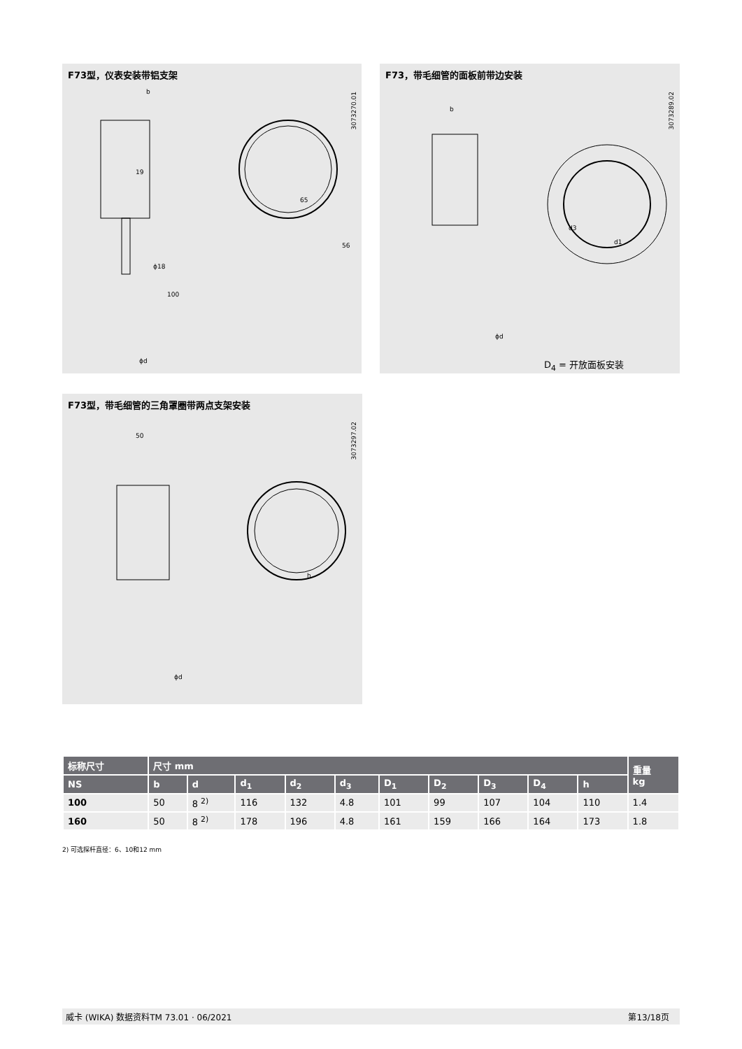F73型，仪表安装带铝支架
3073270.01
b
19
65
ϕ18
100
56
ϕd
F73，带毛细管的面板前带边安装
3073289.02
b
d3
d1
ϕd
D<sub>4</sub> = 开放面板安装
F73型，带毛细管的三角罩圈带两点支架安装
3073297.02
50
h
ϕd
| 标称尺寸 | 尺寸 mm | | | | | | | | | | 重量 kg |
| --- | --- | --- | --- | --- | --- | --- | --- | --- | --- | --- | --- |
| NS | b | d | d<sub>1</sub> | d<sub>2</sub> | d<sub>3</sub> | D<sub>1</sub> | D<sub>2</sub> | D<sub>3</sub> | D<sub>4</sub> | h | |
| 100 | 50 | 8 <sup>2)</sup> | 116 | 132 | 4.8 | 101 | 99 | 107 | 104 | 110 | 1.4 |
| 160 | 50 | 8 <sup>2)</sup> | 178 | 196 | 4.8 | 161 | 159 | 166 | 164 | 173 | 1.8 |
2) 可选探杆直径：6、10和12 mm
威卡 (WIKA) 数据资料TM 73.01 · 06/2021 第13/18页